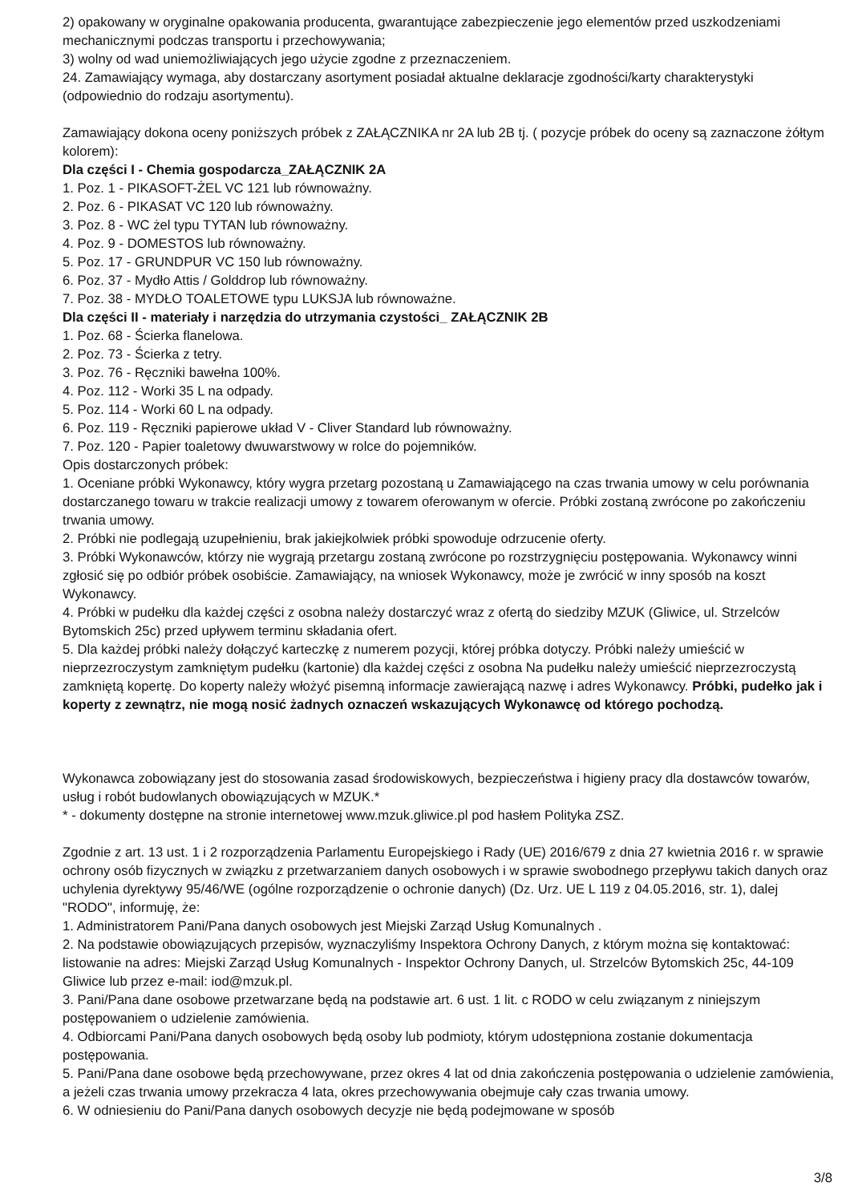2) opakowany w oryginalne opakowania producenta, gwarantujące zabezpieczenie jego elementów przed uszkodzeniami mechanicznymi podczas transportu i przechowywania;
3) wolny od wad uniemożliwiających jego użycie zgodne z przeznaczeniem.
24. Zamawiający wymaga, aby dostarczany asortyment posiadał aktualne deklaracje zgodności/karty charakterystyki (odpowiednio do rodzaju asortymentu).
Zamawiający dokona oceny poniższych próbek z ZAŁĄCZNIKA nr 2A lub 2B tj. ( pozycje próbek do oceny są zaznaczone żółtym kolorem):
Dla części I - Chemia gospodarcza_ZAŁĄCZNIK 2A
1. Poz. 1 - PIKASOFT-ŻEL VC 121 lub równoważny.
2. Poz. 6 - PIKASAT VC 120 lub równoważny.
3. Poz. 8 - WC żel typu TYTAN lub równoważny.
4. Poz. 9 - DOMESTOS lub równoważny.
5. Poz. 17 - GRUNDPUR VC 150 lub równoważny.
6. Poz. 37 - Mydło Attis / Golddrop lub równoważny.
7. Poz. 38 - MYDŁO TOALETOWE typu LUKSJA lub równoważne.
Dla części II - materiały i narzędzia do utrzymania czystości_ ZAŁĄCZNIK 2B
1. Poz. 68 - Ścierka flanelowa.
2. Poz. 73 - Ścierka z tetry.
3. Poz. 76 - Ręczniki bawełna 100%.
4. Poz. 112 - Worki 35 L na odpady.
5. Poz. 114 - Worki 60 L na odpady.
6. Poz. 119 - Ręczniki papierowe układ V - Cliver Standard lub równoważny.
7. Poz. 120 - Papier toaletowy dwuwarstwowy w rolce do pojemników.
Opis dostarczonych próbek:
1. Oceniane próbki Wykonawcy, który wygra przetarg pozostaną u Zamawiającego na czas trwania umowy w celu porównania dostarczanego towaru w trakcie realizacji umowy z towarem oferowanym w ofercie. Próbki zostaną zwrócone po zakończeniu trwania umowy.
2. Próbki nie podlegają uzupełnieniu, brak jakiejkolwiek próbki spowoduje odrzucenie oferty.
3. Próbki Wykonawców, którzy nie wygrają przetargu zostaną zwrócone po rozstrzygnięciu postępowania. Wykonawcy winni zgłosić się po odbiór próbek osobiście. Zamawiający, na wniosek Wykonawcy, może je zwrócić w inny sposób na koszt Wykonawcy.
4. Próbki w pudełku dla każdej części z osobna należy dostarczyć wraz z ofertą do siedziby MZUK (Gliwice, ul. Strzelców Bytomskich 25c) przed upływem terminu składania ofert.
5. Dla każdej próbki należy dołączyć karteczkę z numerem pozycji, której próbka dotyczy. Próbki należy umieścić w nieprzezroczystym zamkniętym pudełku (kartonie) dla każdej części z osobna Na pudełku należy umieścić nieprzezroczystą zamkniętą kopertę. Do koperty należy włożyć pisemną informacje zawierającą nazwę i adres Wykonawcy. Próbki, pudełko jak i koperty z zewnątrz, nie mogą nosić żadnych oznaczeń wskazujących Wykonawcę od którego pochodzą.
Wykonawca zobowiązany jest do stosowania zasad środowiskowych, bezpieczeństwa i higieny pracy dla dostawców towarów, usług i robót budowlanych obowiązujących w MZUK.*
* - dokumenty dostępne na stronie internetowej www.mzuk.gliwice.pl pod hasłem Polityka ZSZ.
Zgodnie z art. 13 ust. 1 i 2 rozporządzenia Parlamentu Europejskiego i Rady (UE) 2016/679 z dnia 27 kwietnia 2016 r. w sprawie ochrony osób fizycznych w związku z przetwarzaniem danych osobowych i w sprawie swobodnego przepływu takich danych oraz uchylenia dyrektywy 95/46/WE (ogólne rozporządzenie o ochronie danych) (Dz. Urz. UE L 119 z 04.05.2016, str. 1), dalej "RODO", informuję, że:
1. Administratorem Pani/Pana danych osobowych jest Miejski Zarząd Usług Komunalnych .
2. Na podstawie obowiązujących przepisów, wyznaczyliśmy Inspektora Ochrony Danych, z którym można się kontaktować: listowanie na adres: Miejski Zarząd Usług Komunalnych - Inspektor Ochrony Danych, ul. Strzelców Bytomskich 25c, 44-109 Gliwice lub przez e-mail: iod@mzuk.pl.
3. Pani/Pana dane osobowe przetwarzane będą na podstawie art. 6 ust. 1 lit. c RODO w celu związanym z niniejszym postępowaniem o udzielenie zamówienia.
4. Odbiorcami Pani/Pana danych osobowych będą osoby lub podmioty, którym udostępniona zostanie dokumentacja postępowania.
5. Pani/Pana dane osobowe będą przechowywane, przez okres 4 lat od dnia zakończenia postępowania o udzielenie zamówienia, a jeżeli czas trwania umowy przekracza 4 lata, okres przechowywania obejmuje cały czas trwania umowy.
6. W odniesieniu do Pani/Pana danych osobowych decyzje nie będą podejmowane w sposób
3/8